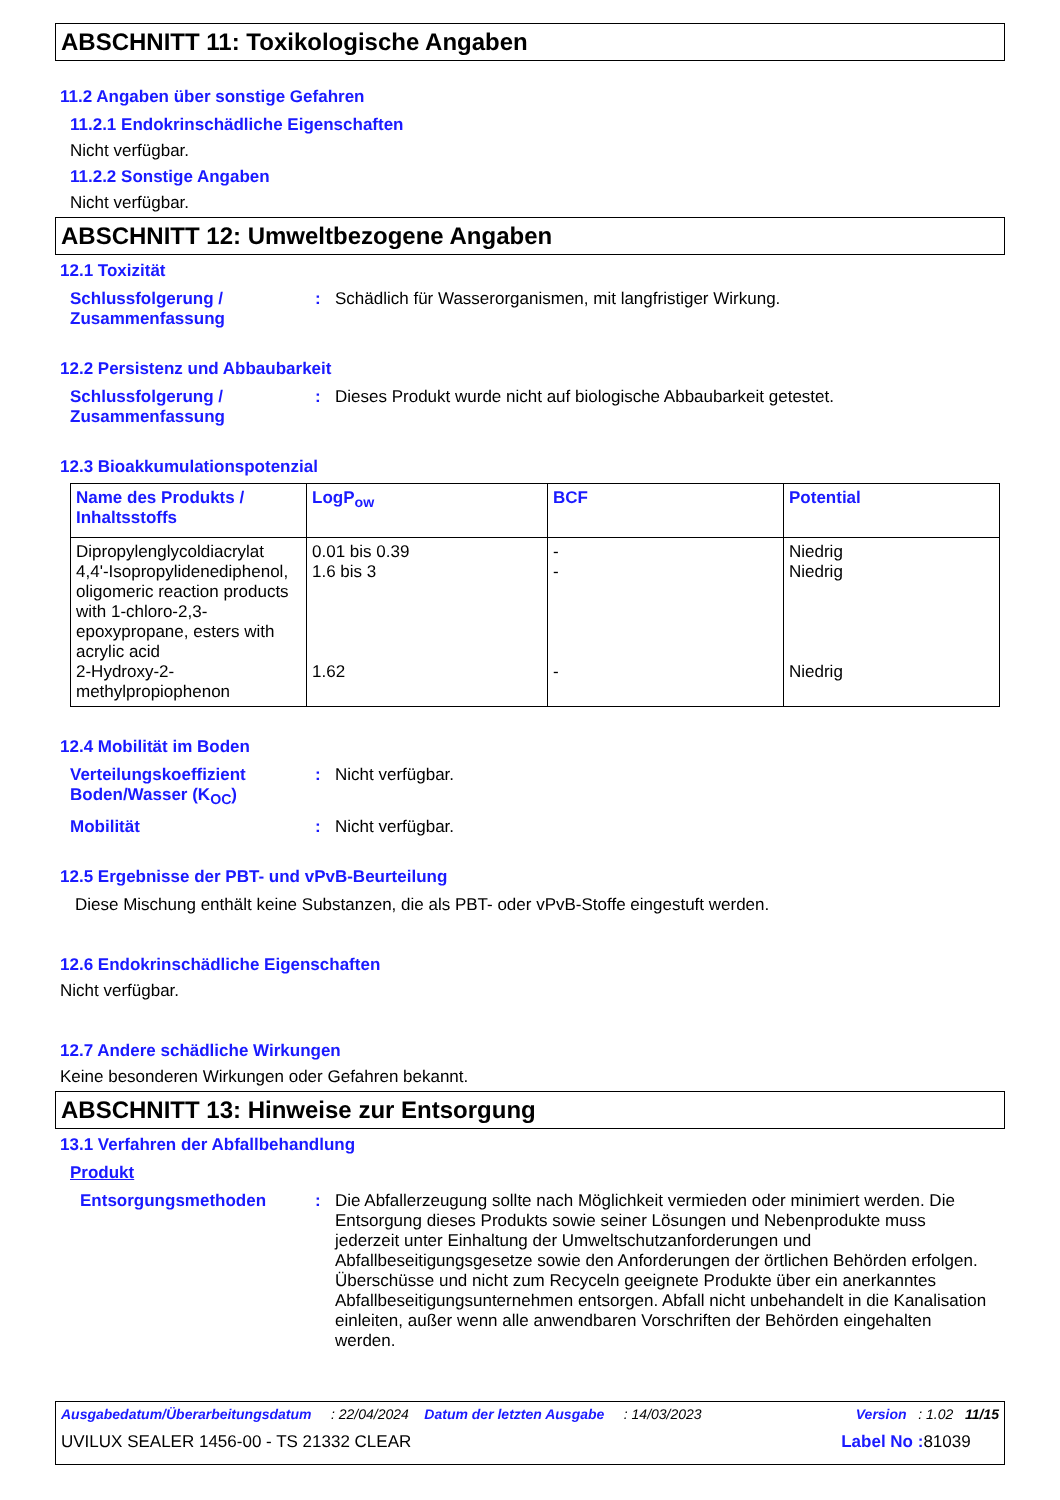ABSCHNITT 11: Toxikologische Angaben
11.2 Angaben über sonstige Gefahren
11.2.1 Endokrinschädliche Eigenschaften
Nicht verfügbar.
11.2.2 Sonstige Angaben
Nicht verfügbar.
ABSCHNITT 12: Umweltbezogene Angaben
12.1 Toxizität
Schlussfolgerung / Zusammenfassung
: Schädlich für Wasserorganismen, mit langfristiger Wirkung.
12.2 Persistenz und Abbaubarkeit
Schlussfolgerung / Zusammenfassung
: Dieses Produkt wurde nicht auf biologische Abbaubarkeit getestet.
12.3 Bioakkumulationspotenzial
| Name des Produkts / Inhaltsstoffs | LogP<sub>ow</sub> | BCF | Potential |
| --- | --- | --- | --- |
| Dipropylenglycoldiacrylat 4,4'-Isopropylidenediphenol, oligomeric reaction products with 1-chloro-2,3-epoxypropane, esters with acrylic acid 2-Hydroxy-2-methylpropiophenon | 0.01 bis 0.39 1.6 bis 3 1.62 | - - - | Niedrig Niedrig Niedrig |
12.4 Mobilität im Boden
Verteilungskoeffizient Boden/Wasser (K<sub>OC</sub>)
: Nicht verfügbar.
Mobilität : Nicht verfügbar.
12.5 Ergebnisse der PBT- und vPvB-Beurteilung
Diese Mischung enthält keine Substanzen, die als PBT- oder vPvB-Stoffe eingestuft werden.
12.6 Endokrinschädliche Eigenschaften
Nicht verfügbar.
12.7 Andere schädliche Wirkungen
Keine besonderen Wirkungen oder Gefahren bekannt.
ABSCHNITT 13: Hinweise zur Entsorgung
13.1 Verfahren der Abfallbehandlung
Produkt
Entsorgungsmethoden : Die Abfallerzeugung sollte nach Möglichkeit vermieden oder minimiert werden. Die Entsorgung dieses Produkts sowie seiner Lösungen und Nebenprodukte muss jederzeit unter Einhaltung der Umweltschutzanforderungen und Abfallbeseitigungsgesetze sowie den Anforderungen der örtlichen Behörden erfolgen. Überschüsse und nicht zum Recyceln geeignete Produkte über ein anerkanntes Abfallbeseitigungsunternehmen entsorgen. Abfall nicht unbehandelt in die Kanalisation einleiten, außer wenn alle anwendbaren Vorschriften der Behörden eingehalten werden.
Ausgabedatum/Überarbeitungsdatum : 22/04/2024 Datum der letzten Ausgabe : 14/03/2023 Version : 1.02 11/15
UVILUX SEALER 1456-00 - TS 21332 CLEAR Label No : 81039